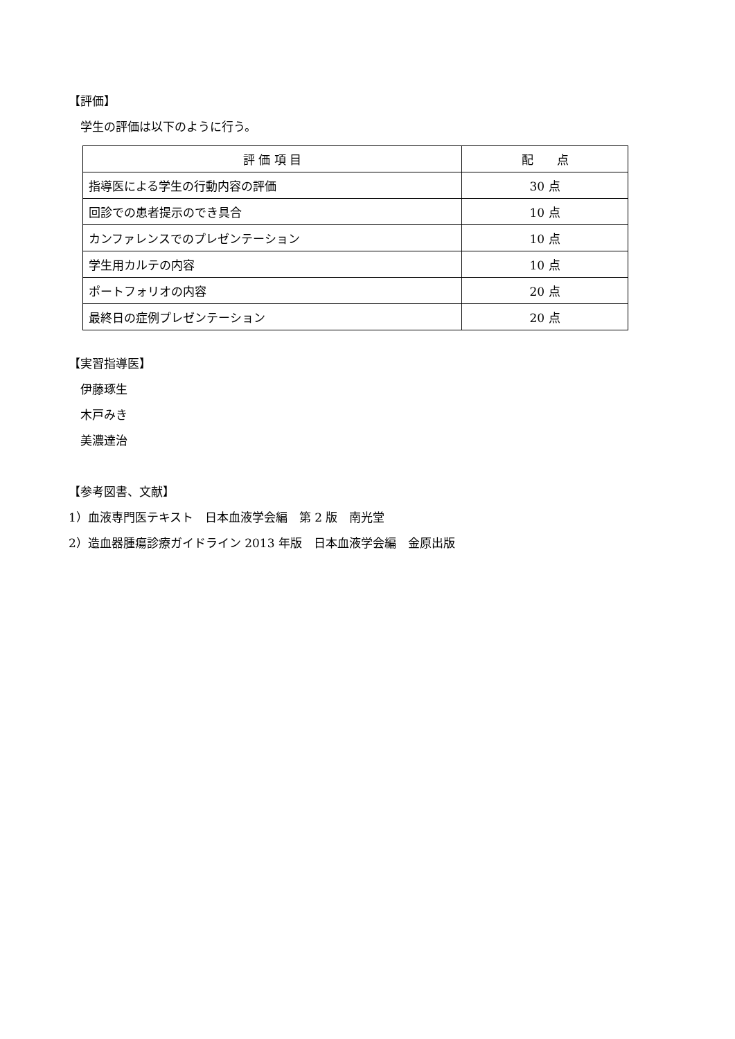【評価】
学生の評価は以下のように行う。
| 評 価 項 目 | 配 点 |
| --- | --- |
| 指導医による学生の行動内容の評価 | 30 点 |
| 回診での患者提示のでき具合 | 10 点 |
| カンファレンスでのプレゼンテーション | 10 点 |
| 学生用カルテの内容 | 10 点 |
| ポートフォリオの内容 | 20 点 |
| 最終日の症例プレゼンテーション | 20 点 |
【実習指導医】
伊藤琢生
木戸みき
美濃達治
【参考図書、文献】
1）血液専門医テキスト　日本血液学会編　第 2 版　南光堂
2）造血器腫瘍診療ガイドライン 2013 年版　日本血液学会編　金原出版